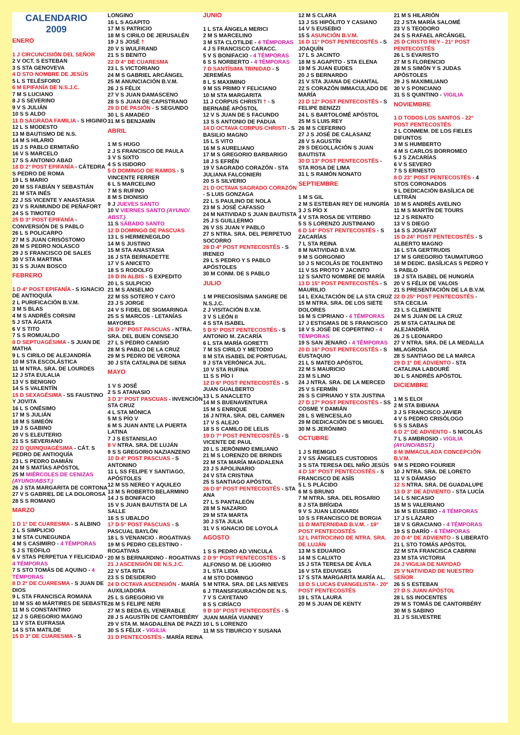CALENDARIO
2009
ENERO
1 J CIRCUNCISIÓN DEL SEÑOR
2 V OCT. S ESTEBAN
3 S STA GENOVEVA
4 D STO NOMBRE DE JESÚS
5 L S TELÉSFORO
6 M EPIFANÍA DE N.S.J.C.
7 M S LUCIANO
8 J S SEVERINO
9 V S JULIÁN
10 S S ALDO
11 D SAGRADA FAMILIA - S HIGINIO
12 L S MODESTO
13 M BAUTISMO DE N.S.
14 M S HILARIO
15 J S PABLO ERMITAÑO
16 V S MARCELO
17 S S ANTONIO ABAD
18 D 2° POST EPIFANÍA - CÁTEDRA S PEDRO DE ROMA
19 L S MARIO
20 M SS FABIÁN Y SEBASTIÁN
21 M STA INÉS
22 J SS VICENTE Y ANASTASIA
23 V S RAIMUNDO DE PEÑAFORT
24 S S TIMOTEO
25 D 3° POST EPIFANÍA - CONVERSIÓN DE S PABLO
26 L S POLICARPO
27 M S JUAN CRISÓSTOMO
28 M S PEDRO NOLASCO
29 J S FRANCISCO DE SALES
30 V STA MARTINA
31 S S JUAN BOSCO
FEBRERO
1 D 4° POST EPIFANÍA - S IGNACIO DE ANTIOQUÍA
2 L PURIFICACIÓN B.V.M.
3 M S BLAS
4 M S ANDRÉS CORSINI
5 J STA ÁGATA
6 V S TITO
7 S S ROMUALDO
8 D SEPTUAGÉSIMA - S JUAN DE MATHA
9 L S CIRILO DE ALEJANDRÍA
10 M STA ESCOLÁSTICA
11 M NTRA. SRA. DE LOURDES
12 J STA EULALIA
13 V S BENIGNO
14 S S VALENTÍN
15 D SEXAGÉSIMA - SS FAUSTINO Y JOVITA
16 L S ONÉSIMO
17 M S JULIÁN
18 M S SIMEÓN
19 J S GABINO
20 V S ELEUTERIO
21 S S SEVERIANO
22 D QUINQUAGÉSIMA - CÁT. S PEDRO DE ANTIOQUÍA
23 L S PEDRO DAMIÁN
24 M S MATÍAS APÓSTOL
25 M MIÉRCOLES DE CENIZAS (AYUNO/ABST.)
26 J STA MARGARITA DE CORTONA
27 V S GABRIEL DE LA DOLOROSA
28 S S ROMANO
MARZO
1 D 1° DE CUARESMA - S ALBINO
2 L S SIMPLICIO
3 M STA CUNEGUNDA
4 M S CASIMIRO - 4 TÉMPORAS
5 J S TEÓFILO
6 V STAS PERPETUA Y FELICIDAD - 4 TÉMPORAS
7 S STO TOMÁS DE AQUINO - 4 TÉMPORAS
8 D 2° DE CUARESMA - S JUAN DE DIOS
9 L STA FRANCISCA ROMANA
10 M SS 40 MÁRTIRES DE SEBASTE
11 M S CONSTANTINO
12 J S GREGORIO MAGNO
13 V STA EUFRASIA
14 S STA MATILDE
15 D 3° DE CUARESMA - S
LONGINO
16 L S AGAPITO
17 M S PATRICIO
18 M S CIRILO DE JERUSALÉN
19 J S JOSÉ †
20 V S WULFRAND
21 S S BENITO
22 D 4° DE CUARESMA
23 L S VICTORIANO
24 M S GABRIEL ARCÁNGEL
25 M ANUNCIACIÓN B.V.M.
26 J S FÉLIX
27 V S JUAN DAMASCENO
28 S S JUAN DE CAPISTRANO
29 D DE PASIÓN - S SEGUNDO
30 L S AMADEO
31 M S BENJAMÍN
ABRIL
1 M S HUGO
2 J S FRANCISCO DE PAULA
3 V S SIXTO
4 S S ISIDORO
5 D DOMINGO DE RAMOS - S VINCENTE FERRER
6 L S MARCELINO
7 M S RUFINO
8 M S DIONISIO
9 J JUEVES SANTO
10 V VIERNES SANTO (AYUNO/ ABST.)
11 S SÁBADO SANTO
12 D DOMINGO DE PASCUAS
13 L S HERMENEGILDO
14 M S JUSTINO
15 M STA ANASTASIA
16 J STA BERNADETTE
17 V S ANICETO
18 S S RODOLFO
19 D IN ALBIS - S EXPEDITO
20 L S SULPICIO
21 M S ANSELMO
22 M SS SOTERO Y CAYO
23 J S JORGE
24 V S FIDEL DE SIGMARINGA
25 S S MARCOS - LETANÍAS MAYORES
26 D 2° POST PASCUAS - NTRA. SRA. DEL BUEN CONSEJO
27 L S PEDRO CANISIO
28 M S PABLO DE LA CRUZ
29 M S PEDRO DE VERONA
30 J STA CATALINA DE SIENA
MAYO
1 V S JOSÉ
2 S S ATANASIO
3 D 3° POST PASCUAS - INVENCIÓN STA CRUZ
4 L STA MÓNICA
5 M S PÍO V
6 M S JUAN ANTE LA PUERTA LATINA
7 J S ESTANISLAO
8 V NTRA. SRA. DE LUJÁN
9 S S GREGORIO NAZIANZENO
10 D 4° POST PASCUAS - S ANTONINO
11 L SS FELIPE Y SANTIAGO, APÓSTOLES
12 M SS NEREO Y AQUILEO
13 M S ROBERTO BELARMINO
14 J S BONIFACIO
15 V S JUAN BAUTISTA DE LA SALLE
16 S S UBALDO
17 D 5° POST PASCUAS - S PASCUAL BAYLÓN
18 L S VENANCIO - ROGATIVAS
19 M S PEDRO CELESTINO - ROGATIVAS
20 M S BERNARDINO - ROGATIVAS
21 J ASCENSIÓN DE N.S.J.C.
22 V STA RITA
23 S S DESIDERIO
24 D OCTAVA ASCENSIÓN - MARÍA AUXILIADORA
25 L S GREGORIO VII
26 M S FELIPE NERI
27 M S BEDA EL VENERABLE
28 J S AGUSTÍN DE CANTORBÉRY
29 V STA M. MAGDALENA DE PAZZI
30 S S FÉLIX - VIGILIA
31 D PENTECOSTÉS - MARÍA REINA
JUNIO
1 L STA ÁNGELA MERICI
2 M S MARCELINO
3 M STA CLOTILDE - 4 TÉMPORAS
4 J S FRANCISCO CARACC.
5 V S BONIFACIO - 4 TÉMPORAS
6 S S NORBERTO - 4 TÉMPORAS
7 D SANTÍSIMA TRINIDAD - S JEREMÍAS
8 L S MAXIMINO
9 M SS PRIMO Y FELICIANO
10 M STA MARGARITA
11 J CORPUS CHRISTI † - S BERNABÉ APÓSTOL
12 V S JUAN DE S FACUNDO
13 S S ANTONIO DE PADUA
14 D OCTAVA CORPUS CHRISTI - S BASILIO MAGNO
15 L S VITO
16 M S AURELIANO
17 M S GREGORIO BARBARIGO
18 J S EFRÉN
19 V SAGRADO CORAZÓN - STA JULIANA FALCONIERI
20 S S SILVERIO
21 D OCTAVA SAGRADO CORAZÓN - S LUIS GONZAGA
22 L S PAULINO DE NOLA
23 M S JOSÉ CAFASSO
24 M NATIVIDAD S JUAN BAUTISTA
25 J S GUILLERMO
26 V SS JUAN Y PABLO
27 S NTRA. SRA. DEL PERPETUO SOCORRO
28 D 4° POST PENTECOSTÉS - S IRENEO
29 L S PEDRO Y S PABLO APÓSTOLES
30 M CONM. DE S PABLO
JULIO
1 M PRECIOSÍSIMA SANGRE DE N.S.J.C.
2 J VISITACIÓN B.V.M.
3 V S LEÓN II
4 S STA ISABEL
5 D 5° POST PENTECOSTÉS - S ANTONIO M. ZACARÍA
6 L STA MARÍA GORETTI
7 M SS CIRILO Y METODIO
8 M STA ISABEL DE PORTUGAL
9 J STA VERÓNICA JUL.
10 V STA RUFINA
11 S S PÍO I
12 D 6° POST PENTECOSTÉS - S JUAN GUALBERTO
13 L S ANACLETO
14 M S BUENAVENTURA
15 M S ENRIQUE
16 J NTRA. SRA. DEL CARMEN
17 V S ALEJO
18 S S CAMILO DE LELIS
19 D 7° POST PENTECOSTÉS - S VICENTE DE PAUL
20 L S JERÓNIMO EMILIANO
21 M S LORENZO DE BRINDIS
22 M STA MARÍA MAGDALENA
23 J S APOLINARIO
24 V STA CRISTINA
25 S SANTIAGO APÓSTOL
26 D 8° POST PENTECOSTÉS - STA ANA
27 L S PANTALEÓN
28 M S NAZARIO
29 M STA MARTA
30 J STA JULIA
31 V S IGNACIO DE LOYOLA
AGOSTO
1 S S PEDRO AD VINCULA
2 D 9° POST PENTECOSTÉS - S ALFONSO M. DE LIGORIO
3 L STA LIDIA
4 M STO DOMINGO
5 M NTRA. SRA. DE LAS NIEVES
6 J TRANSFIGURACIÓN DE N.S.
7 V S CAYETANO
8 S S CIRÍACO
9 D 10° POST PENTECOSTÉS - S JUAN MARÍA VIANNEY
10 L S LORENZO
11 M SS TIBURCIO Y SUSANA
12 M S CLARA
13 J SS HIPÓLITO Y CASIANO
14 V S EUSEBIO
15 S ASUNCIÓN B.V.M.
16 D 11° POST PENTECOSTÉS - S JOAQUÍN
17 L S JACINTO
18 M S AGAPITO - STA ELENA
19 M S JUAN EUDES
20 J S BERNARDO
21 V STA JUANA DE CHANTAL
22 S CORAZÓN IMMACULADO DE MARÍA
23 D 12° POST PENTECOSTÉS - S FELIPE BENIZZI
24 L S BARTOLOMÉ APÓSTOL
25 M S LUIS REY
26 M S CEFERINO
27 J S JOSÉ DE CALASANZ
28 V S AGUSTÍN
29 S DEGOLLACIÓN S JUAN BAUTISTA
30 D 13° POST PENTECOSTÉS - STA ROSA DE LIMA
31 L S RAMÓN NONATO
SEPTIEMBRE
1 M S GIL
2 M S ESTEBAN REY DE HUNGRÍA
3 J S PÍO X
4 V STA ROSA DE VITERBO
5 S S LORENZO JUSTINIANO
6 D 14° POST PENTECOSTÉS - S ZACARÍAS
7 L STA REINA
8 M NATIVIDAD B.V.M.
9 M S GORGONIO
10 J S NICOLÁS DE TOLENTINO
11 V SS PROTO Y JACINTO
12 S SANTO NOMBRE DE MARÍA
13 D 15° POST PENTECOSTÉS - S MAURILIO
14 L EXALTACIÓN DE LA STA CRUZ
15 M NTRA. SRA. DE LOS SIETE DOLORES
16 M S CIPRIANO - 4 TÉMPORAS
17 J ESTIGMAS DE S FRANCISCO
18 V S JOSÉ DE COPERTINO - 4 TÉMPORAS
19 S SAN JENARO - 4 TÉMPORAS
20 D 16° POST PENTECOSTÉS - S EUSTAQUIO
21 L S MATEO APÓSTOL
22 M S MAURICIO
23 M S LINO
24 J NTRA. SRA. DE LA MERCED
25 V S FERMÍN
26 S S CIPRIANO Y STA JUSTINA
27 D 17° POST PENTECOSTÉS - SS COSME Y DAMIÁN
28 L S WENCESLAO
29 M DEDICACIÓN DE S MIGUEL
30 M S JERÓNIMO
OCTUBRE
1 J S REMIGIO
2 V SS ÁNGELES CUSTODIOS
3 S STA TERESA DEL NIÑO JESÚS
4 D 18° POST PENTECOSTÉS - S FRANCISCO DE ASÍS
5 L S PLÁCIDO
6 M S BRUNO
7 M NTRA. SRA. DEL ROSARIO
8 J STA BRÍGIDA
9 V S JUAN LEONARDI
10 S S FRANCISCO DE BORGIA
11 D MATERNIDAD B.V.M. - 19° POST PENTECOSTÉS
12 L PATROCINIO DE NTRA. SRA. DE LUJÁN
13 M S EDUARDO
14 M S CALIXTO
15 J STA TERESA DE ÁVILA
16 V STA EDUVIGES
17 S STA MARGARITA MARÍA AL.
18 D S LUCAS EVANGELISTA - 20° POST PENTECOSTÉS
19 L STA LAURA
20 M S JUAN DE KENTY
21 M S HILARIÓN
22 J STA MARÍA SALOMÉ
23 V S TEODORO
24 S S RAFAEL ARCÁNGEL
25 D CRISTO REY - 21° POST PENTECOSTÉS
26 L S EVARISTO
27 M S FLORENCIO
28 M S SIMÓN Y S JUDAS APÓSTOLES
29 J S MAXIMILIANO
30 V S PONCIANO
31 S S QUINTINO - VIGILIA
NOVIEMBRE
1 D TODOS LOS SANTOS - 22° POST PENTECOSTÉS
2 L CONMEM. DE LOS FIELES DIFUNTOS
3 M S HUMBERTO
4 M S CARLOS BORROMEO
5 J S ZACARÍAS
6 V S SEVERO
7 S S ERNESTO
8 D 23° POST PENTECOSTÉS - 4 STOS CORONADOS
9 L DEDICACIÓN BASÍLICA DE LETRÁN
10 M S ANDRÉS AVELINO
11 M S MARTÍN DE TOURS
12 J S RENATO
13 V S DIEGO
14 S S JOSAFAT
15 D 24° POST PENTECOSTÉS - S ALBERTO MAGNO
16 L STA GERTRUDIS
17 M S GREGORIO TAUMATURGO
18 M DEDIC. BASÍLICAS S PEDRO Y S PABLO
19 J STA ISABEL DE HUNGRÍA
20 V S FÉLIX DE VALOIS
21 S PRESENTACIÓN DE LA B.V.M.
22 D 25° POST PENTECOSTÉS - STA CECILIA
23 L S CLEMENTE
24 M S JUAN DE LA CRUZ
25 M STA CATALINA DE ALEJANDRÍA
26 J S LEONARDO
27 V NTRA. SRA. DE LA MEDALLA MILAGROSA
28 S SANTIAGO DE LA MARCA
29 D 1° DE ADVIENTO - STA CATALINA LABOURÉ
30 L S ANDRÉS APÓSTOL
DICIEMBRE
1 M S ELOI
2 M STA BIBIANA
3 J S FRANCISCO JAVIER
4 V S PEDRO CRISÓLOGO
5 S S SABAS
6 D 2° DE ADVIENTO - S NICOLÁS
7 L S AMBROSIO - VIGILIA (AYUNO/ABST.)
8 M IMMACULADA CONCEPCIÓN B.V.M.
9 M S PEDRO FOURIER
10 J NTRA. SRA. DE LORETO
11 V S DÁMASO
12 S NTRA. SRA. DE GUADALUPE
13 D 3° DE ADVIENTO - STA LUCÍA
14 L S NICASIO
15 M S VALERIANO
16 M S EUSEBIO - 4 TÉMPORAS
17 J S LÁZARO
18 V S GRACIANO - 4 TÉMPORAS
19 S S DARÍO - 4 TÉMPORAS
20 D 4° DE ADVIENTO - S LIBERATO
21 L STO TOMÁS APÓSTOL
22 M STA FRANCISCA CABRINI
23 M STA VICTORIA
24 J VIGILIA DE NAVIDAD
25 V NATIVIDAD DE NUESTRO SEÑOR
26 S S ESTEBAN
27 D S JUAN APÓSTOL
28 L SS INOCENTES
29 M S TOMÁS DE CANTORBÉRY
30 M S SABINO
31 J S SILVESTRE